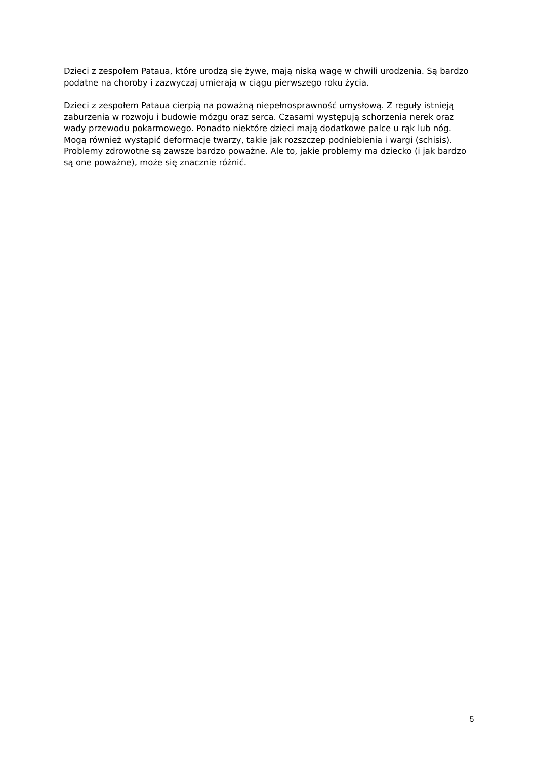Dzieci z zespołem Pataua, które urodzą się żywe, mają niską wagę w chwili urodzenia. Są bardzo podatne na choroby i zazwyczaj umierają w ciągu pierwszego roku życia.
Dzieci z zespołem Pataua cierpią na poważną niepełnosprawność umysłową. Z reguły istnieją zaburzenia w rozwoju i budowie mózgu oraz serca. Czasami występują schorzenia nerek oraz wady przewodu pokarmowego. Ponadto niektóre dzieci mają dodatkowe palce u rąk lub nóg. Mogą również wystąpić deformacje twarzy, takie jak rozszczep podniebienia i wargi (schisis). Problemy zdrowotne są zawsze bardzo poważne. Ale to, jakie problemy ma dziecko (i jak bardzo są one poważne), może się znacznie różnić.
5